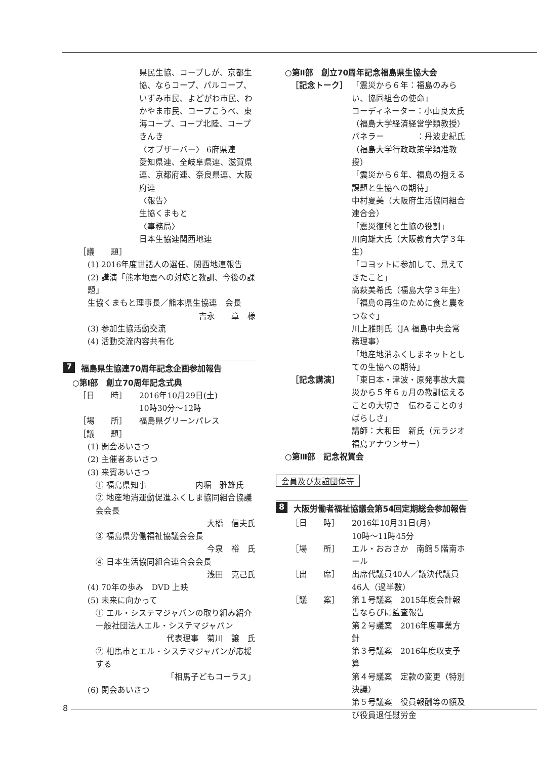県民生協、コープしが、京都生協、ならコープ、パルコープ、いずみ市民、よどがわ市民、わかやま市民、コープこうべ、東海コープ、コープ北陸、コープきんき
〈オブザーバー〉 6府県連
愛知県連、全岐阜県連、滋賀県連、京都府連、奈良県連、大阪府連
〈報告〉
生協くまもと
〈事務局〉
日本生協連関西地連
［議　　題］
(1) 2016年度世話人の選任、関西地連報告
(2) 講演「熊本地震への対応と教訓、今後の課題」
生協くまもと理事長／熊本県生協連　会長
吉永　　章　様
(3) 参加生協活動交流
(4) 活動交流内容共有化
7 福島県生協連70周年記念企画参加報告
○第Ⅰ部　創立70周年記念式典
［日　　時］ 2016年10月29日(土)
10時30分～12時
［場　　所］ 福島県グリーンパレス
［議　　題］
(1) 開会あいさつ
(2) 主催者あいさつ
(3) 来賓あいさつ
① 福島県知事　　　　　　内堀　雅雄氏
② 地産地消運動促進ふくしま協同組合協議会会長
大橋　信夫氏
③ 福島県労働福祉協議会会長
今泉　裕　氏
④ 日本生活協同組合連合会会長
浅田　克己氏
(4) 70年の歩み　DVD 上映
(5) 未来に向かって
① エル・システマジャパンの取り組み紹介 一般社団法人エル・システマジャパン
代表理事　菊川　譲　氏
② 相馬市とエル・システマジャパンが応援する
「相馬子どもコーラス」
(6) 閉会あいさつ
○第Ⅱ部　創立70周年記念福島県生協大会
［記念トーク］ 「震災から６年：福島のみらい、協同組合の使命」
コーディネーター：小山良太氏
（福島大学経済経営学類教授）
パネラー　　　　：丹波史紀氏
（福島大学行政政策学類准教授）
「震災から６年、福島の抱える課題と生協への期待」
中村夏美（大阪府生活協同組合連合会）
「震災復興と生協の役割」
川向雄大氏（大阪教育大学３年生）
「コヨットに参加して、見えてきたこと」
高萩美希氏（福島大学３年生）
「福島の再生のために食と農をつなぐ」
川上雅則氏（JA 福島中央会常務理事）
「地産地消ふくしまネットとしての生協への期待」
［記念講演］ 「東日本・津波・原発事故大震災から５年６ヵ月の教訓伝えることの大切さ　伝わることのすばらしさ」
講師：大和田　新氏（元ラジオ福島アナウンサー）
○第Ⅲ部　記念祝賀会
会員及び友誼団体等
8 大阪労働者福祉協議会第54回定期総会参加報告
［日　　時］ 2016年10月31日(月)
10時～11時45分
［場　　所］ エル・おおさか　南館５階南ホール
［出　　席］ 出席代議員40人／議決代議員46人（過半数）
［議　　案］ 第１号議案　2015年度会計報告ならびに監査報告
第２号議案　2016年度事業方針
第３号議案　2016年度収支予算
第４号議案　定款の変更（特別決議）
第５号議案　役員報酬等の額及び役員退任慰労金
8